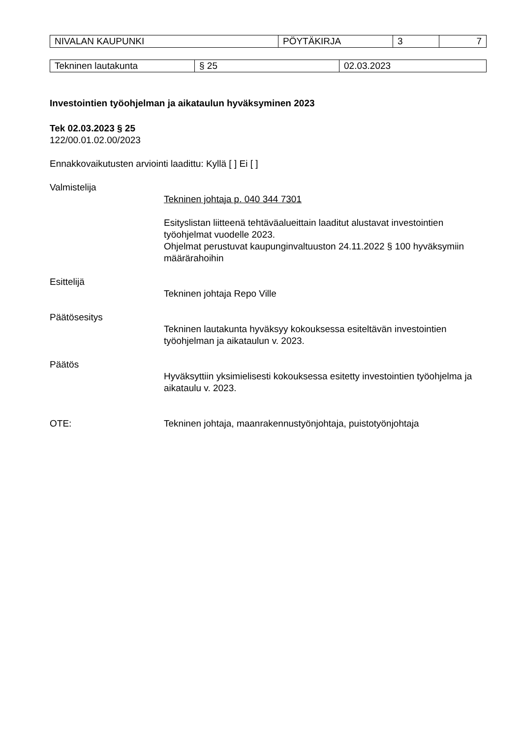| NIVALAN KAUPUNKI | PÖYTÄKIRJA | 3 | 7 |
| Tekninen lautakunta | § 25 | 02.03.2023 |
Investointien työohjelman ja aikataulun hyväksyminen 2023
Tek 02.03.2023 § 25
122/00.01.02.00/2023
Ennakkovaikutusten arviointi laadittu: Kyllä [ ] Ei [ ]
Valmistelija
Tekninen johtaja p. 040 344 7301
Esityslistan liitteenä tehtäväalueittain laaditut alustavat investointien työohjelmat vuodelle 2023.
Ohjelmat perustuvat kaupunginvaltuuston 24.11.2022 § 100 hyväksymiin määrärahoihin
Esittelijä
Tekninen johtaja Repo Ville
Päätösesitys
Tekninen lautakunta hyväksyy kokouksessa esiteltävän investointien työohjelman ja aikataulun v. 2023.
Päätös
Hyväksyttiin yksimielisesti kokouksessa esitetty investointien työohjelma ja aikataulu v. 2023.
OTE: Tekninen johtaja, maanrakennustyönjohtaja, puistotyönjohtaja